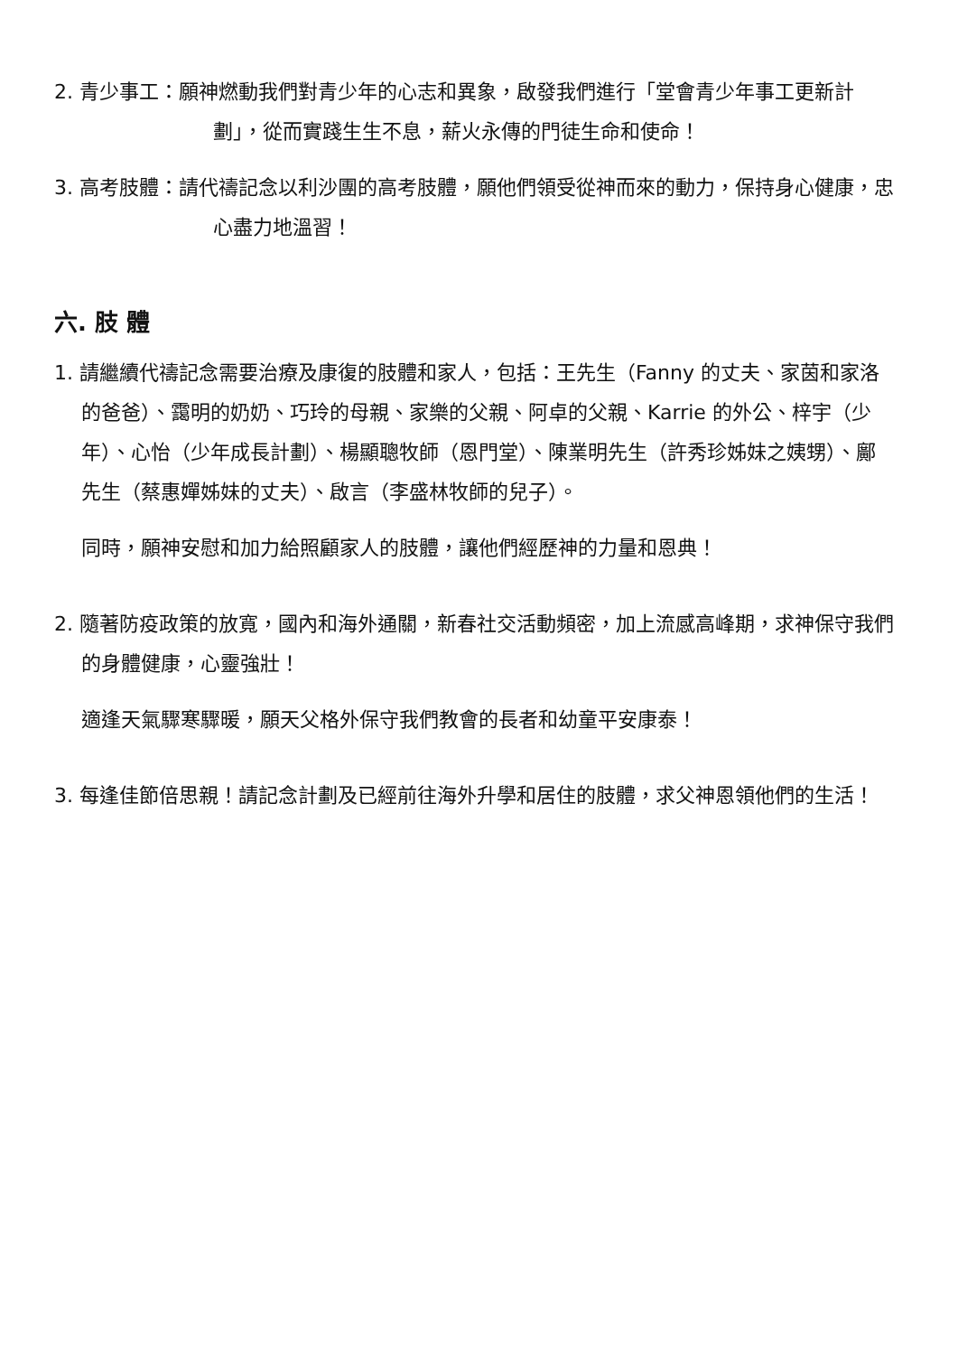2. 青少事工：願神燃動我們對青少年的心志和異象，啟發我們進行「堂會青少年事工更新計劃」，從而實踐生生不息，薪火永傳的門徒生命和使命！
3. 高考肢體：請代禱記念以利沙團的高考肢體，願他們領受從神而來的動力，保持身心健康，忠心盡力地溫習！
六. 肢 體
1. 請繼續代禱記念需要治療及康復的肢體和家人，包括：王先生（Fanny 的丈夫、家茵和家洛的爸爸）、靄明的奶奶、巧玲的母親、家樂的父親、阿卓的父親、Karrie 的外公、梓宇（少年）、心怡（少年成長計劃）、楊顯聰牧師（恩門堂）、陳業明先生（許秀珍姊妹之姨甥）、鄺先生（蔡惠嬋姊妹的丈夫）、啟言（李盛林牧師的兒子）。
同時，願神安慰和加力給照顧家人的肢體，讓他們經歷神的力量和恩典！
2. 隨著防疫政策的放寬，國內和海外通關，新春社交活動頻密，加上流感高峰期，求神保守我們的身體健康，心靈強壯！
適逢天氣驟寒驟暖，願天父格外保守我們教會的長者和幼童平安康泰！
3. 每逢佳節倍思親！請記念計劃及已經前往海外升學和居住的肢體，求父神恩領他們的生活！